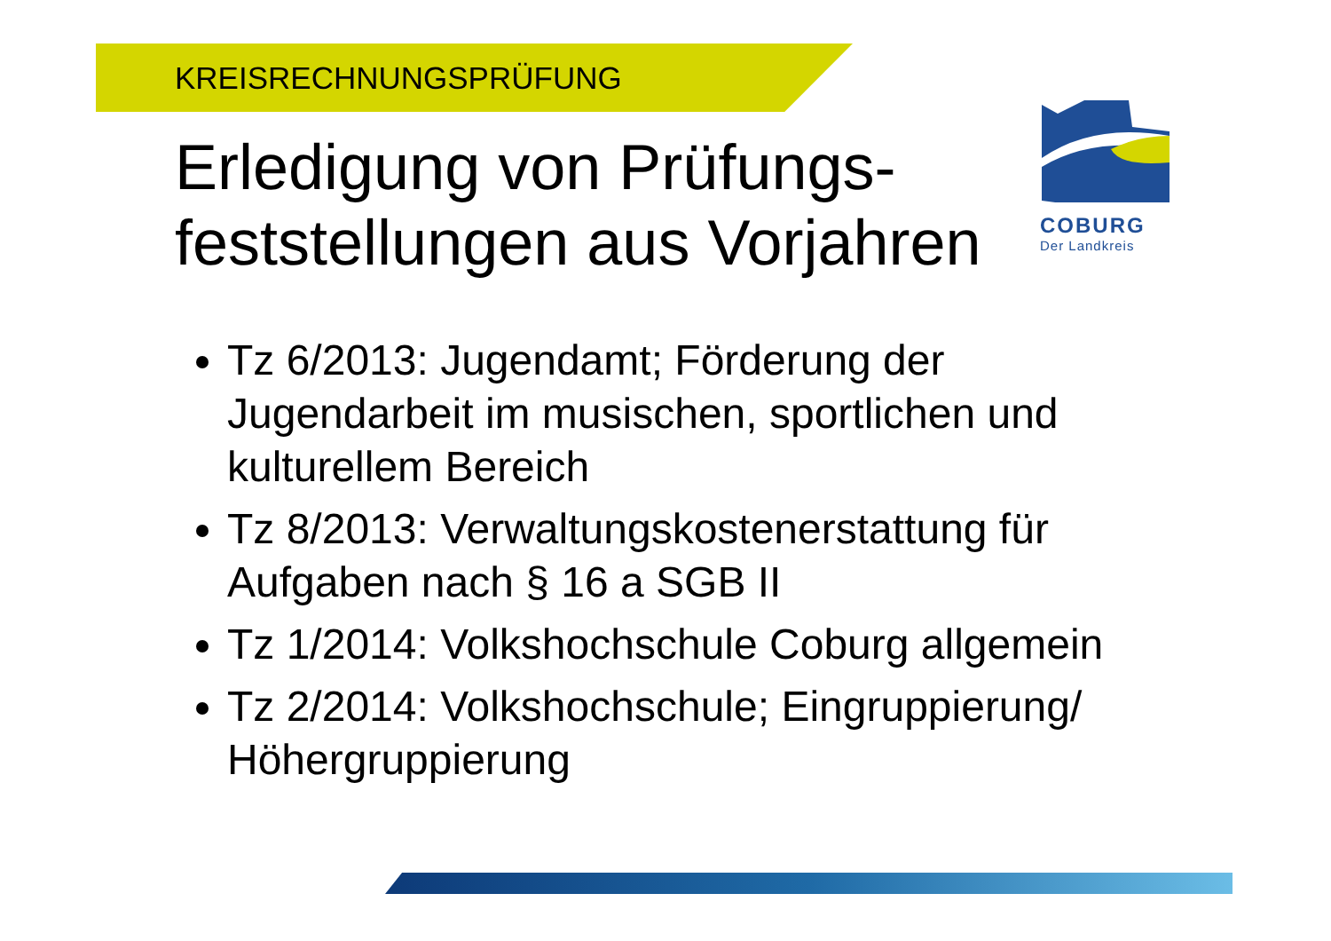KREISRECHNUNGSPRÜFUNG
COBURG
Der Landkreis
Erledigung von Prüfungs-feststellungen aus Vorjahren
Tz 6/2013: Jugendamt; Förderung der Jugendarbeit im musischen, sportlichen und kulturellem Bereich
Tz 8/2013: Verwaltungskostenerstattung für Aufgaben nach § 16 a SGB II
Tz 1/2014: Volkshochschule Coburg allgemein
Tz 2/2014: Volkshochschule; Eingruppierung/ Höhergruppierung